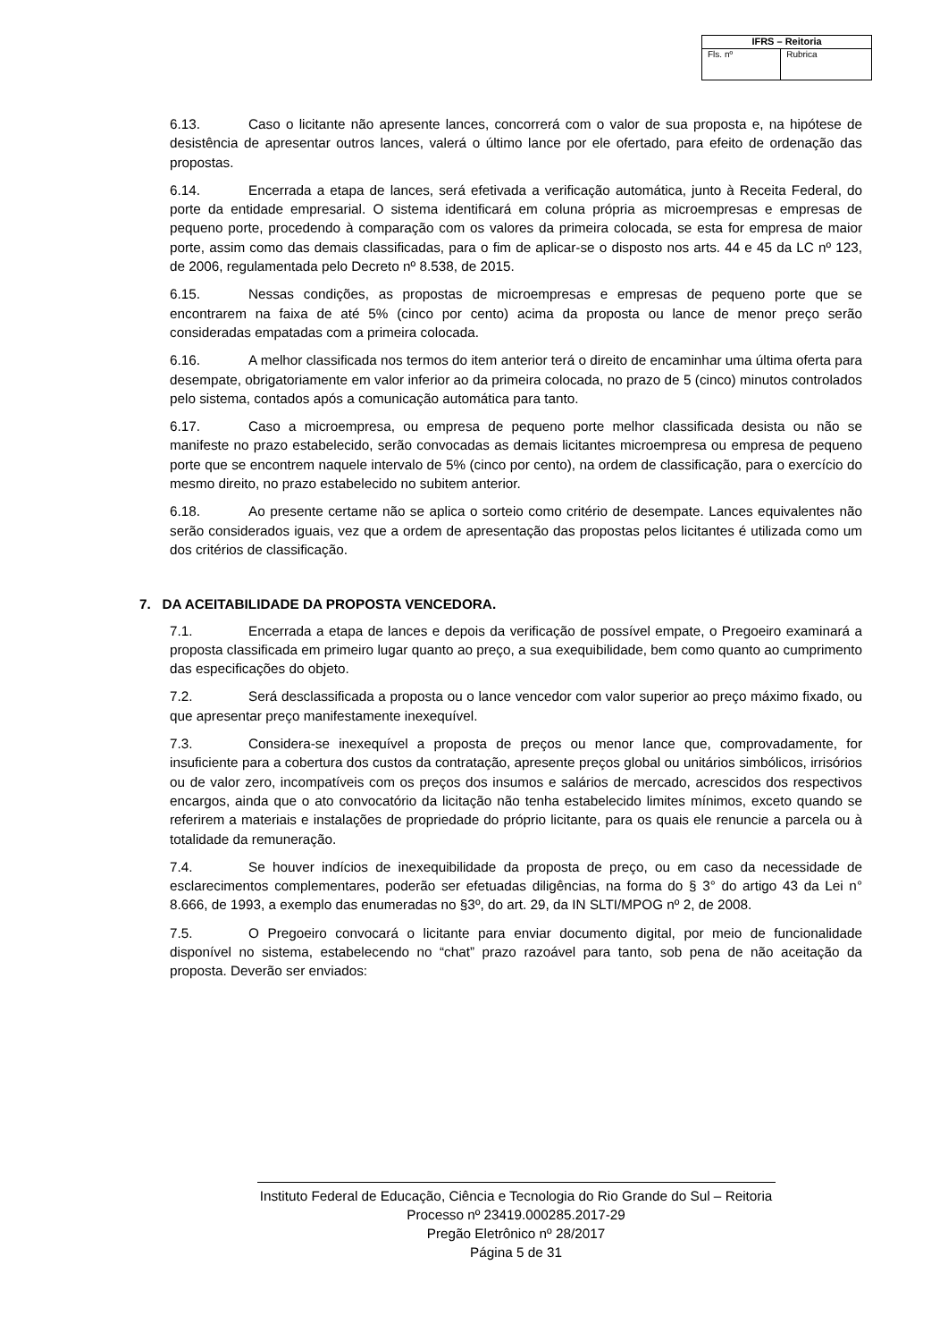| IFRS – Reitoria | |
| --- | --- |
| Fls. nº | Rubrica |
6.13. Caso o licitante não apresente lances, concorrerá com o valor de sua proposta e, na hipótese de desistência de apresentar outros lances, valerá o último lance por ele ofertado, para efeito de ordenação das propostas.
6.14. Encerrada a etapa de lances, será efetivada a verificação automática, junto à Receita Federal, do porte da entidade empresarial. O sistema identificará em coluna própria as microempresas e empresas de pequeno porte, procedendo à comparação com os valores da primeira colocada, se esta for empresa de maior porte, assim como das demais classificadas, para o fim de aplicar-se o disposto nos arts. 44 e 45 da LC nº 123, de 2006, regulamentada pelo Decreto nº 8.538, de 2015.
6.15. Nessas condições, as propostas de microempresas e empresas de pequeno porte que se encontrarem na faixa de até 5% (cinco por cento) acima da proposta ou lance de menor preço serão consideradas empatadas com a primeira colocada.
6.16. A melhor classificada nos termos do item anterior terá o direito de encaminhar uma última oferta para desempate, obrigatoriamente em valor inferior ao da primeira colocada, no prazo de 5 (cinco) minutos controlados pelo sistema, contados após a comunicação automática para tanto.
6.17. Caso a microempresa, ou empresa de pequeno porte melhor classificada desista ou não se manifeste no prazo estabelecido, serão convocadas as demais licitantes microempresa ou empresa de pequeno porte que se encontrem naquele intervalo de 5% (cinco por cento), na ordem de classificação, para o exercício do mesmo direito, no prazo estabelecido no subitem anterior.
6.18. Ao presente certame não se aplica o sorteio como critério de desempate. Lances equivalentes não serão considerados iguais, vez que a ordem de apresentação das propostas pelos licitantes é utilizada como um dos critérios de classificação.
7. DA ACEITABILIDADE DA PROPOSTA VENCEDORA.
7.1. Encerrada a etapa de lances e depois da verificação de possível empate, o Pregoeiro examinará a proposta classificada em primeiro lugar quanto ao preço, a sua exequibilidade, bem como quanto ao cumprimento das especificações do objeto.
7.2. Será desclassificada a proposta ou o lance vencedor com valor superior ao preço máximo fixado, ou que apresentar preço manifestamente inexequível.
7.3. Considera-se inexequível a proposta de preços ou menor lance que, comprovadamente, for insuficiente para a cobertura dos custos da contratação, apresente preços global ou unitários simbólicos, irrisórios ou de valor zero, incompatíveis com os preços dos insumos e salários de mercado, acrescidos dos respectivos encargos, ainda que o ato convocatório da licitação não tenha estabelecido limites mínimos, exceto quando se referirem a materiais e instalações de propriedade do próprio licitante, para os quais ele renuncie a parcela ou à totalidade da remuneração.
7.4. Se houver indícios de inexequibilidade da proposta de preço, ou em caso da necessidade de esclarecimentos complementares, poderão ser efetuadas diligências, na forma do § 3° do artigo 43 da Lei n° 8.666, de 1993, a exemplo das enumeradas no §3º, do art. 29, da IN SLTI/MPOG nº 2, de 2008.
7.5. O Pregoeiro convocará o licitante para enviar documento digital, por meio de funcionalidade disponível no sistema, estabelecendo no “chat” prazo razoável para tanto, sob pena de não aceitação da proposta. Deverão ser enviados:
Instituto Federal de Educação, Ciência e Tecnologia do Rio Grande do Sul – Reitoria
Processo nº 23419.000285.2017-29
Pregão Eletrônico nº 28/2017
Página 5 de 31